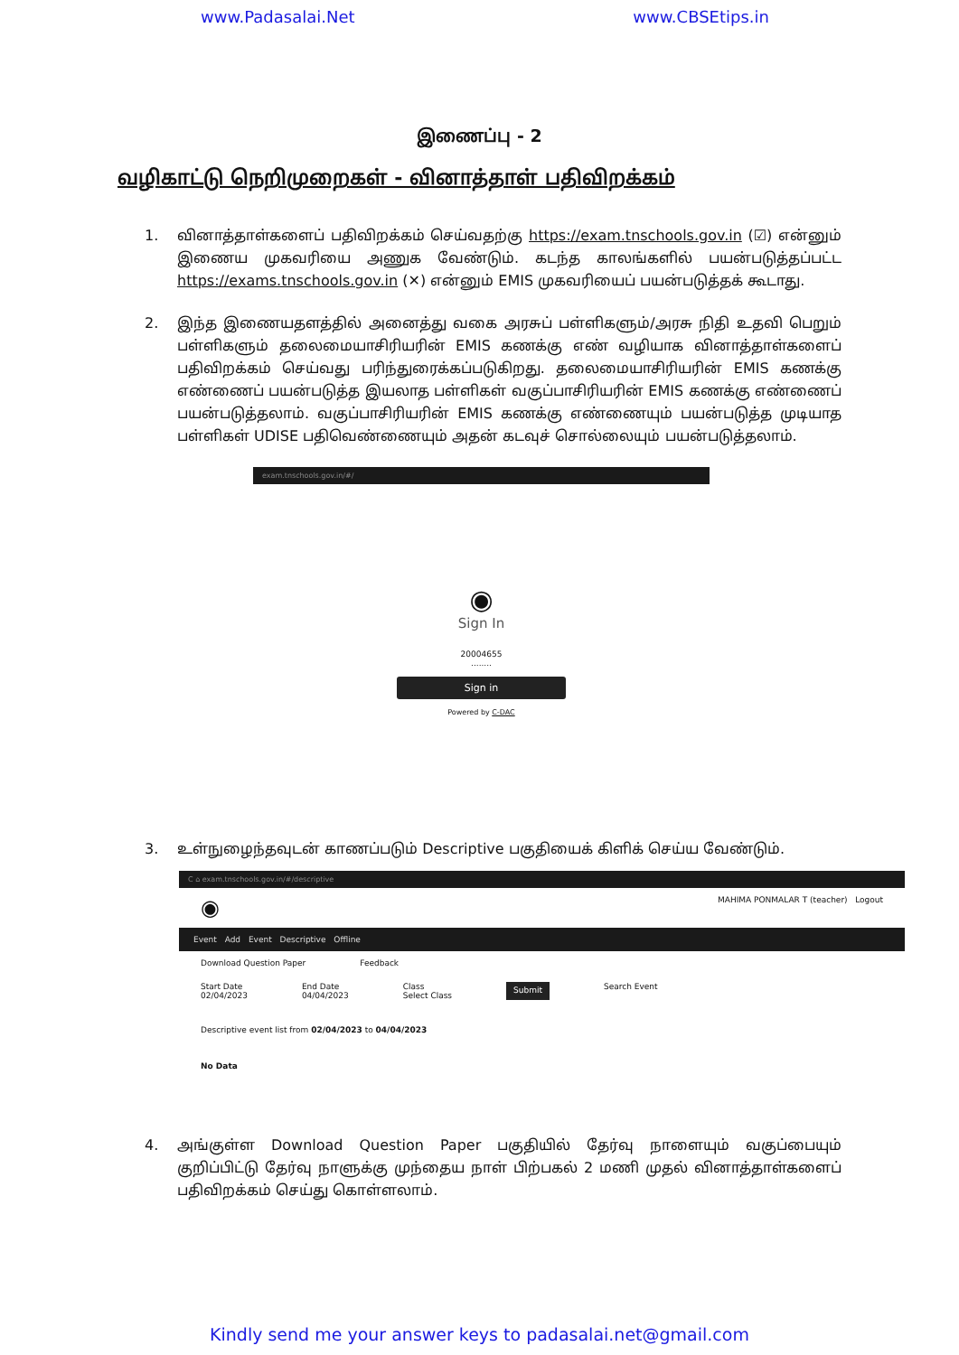www.Padasalai.Net www.CBSEtips.in
இணைப்பு - 2
வழிகாட்டு நெறிமுறைகள் - வினாத்தாள் பதிவிறக்கம்
1. வினாத்தாள்களைப் பதிவிறக்கம் செய்வதற்கு https://exam.tnschools.gov.in (☑) என்னும் இணைய முகவரியை அணுக வேண்டும். கடந்த காலங்களில் பயன்படுத்தப்பட்ட https://exams.tnschools.gov.in (✕) என்னும் EMIS முகவரியைப் பயன்படுத்தக் கூடாது.
2. இந்த இணையதளத்தில் அனைத்து வகை அரசுப் பள்ளிகளும்/அரசு நிதி உதவி பெறும் பள்ளிகளும் தலைமையாசிரியரின் EMIS கணக்கு எண் வழியாக வினாத்தாள்களைப் பதிவிறக்கம் செய்வது பரிந்துரைக்கப்படுகிறது. தலைமையாசிரியரின் EMIS கணக்கு எண்ணைப் பயன்படுத்த இயலாத பள்ளிகள் வகுப்பாசிரியரின் EMIS கணக்கு எண்ணைப் பயன்படுத்தலாம். வகுப்பாசிரியரின் EMIS கணக்கு எண்ணையும் பயன்படுத்த முடியாத பள்ளிகள் UDISE பதிவெண்ணையும் அதன் கடவுச் சொல்லையும் பயன்படுத்தலாம்.
exam.tnschools.gov.in/#/
◉
Sign In
20004655
........
Sign in
Powered by C-DAC
3. உள்நுழைந்தவுடன் காணப்படும் Descriptive பகுதியைக் கிளிக் செய்ய வேண்டும்.
C ⌂ exam.tnschools.gov.in/#/descriptive
◉ MAHIMA PONMALAR T (teacher) Logout
Event Add Event Descriptive Offline
Download Question Paper Feedback
Start Date
02/04/2023 End Date
04/04/2023 Class
Select Class Submit Search Event
Descriptive event list from 02/04/2023 to 04/04/2023
No Data
4. அங்குள்ள Download Question Paper பகுதியில் தேர்வு நாளையும் வகுப்பையும் குறிப்பிட்டு தேர்வு நாளுக்கு முந்தைய நாள் பிற்பகல் 2 மணி முதல் வினாத்தாள்களைப் பதிவிறக்கம் செய்து கொள்ளலாம்.
Kindly send me your answer keys to padasalai.net@gmail.com